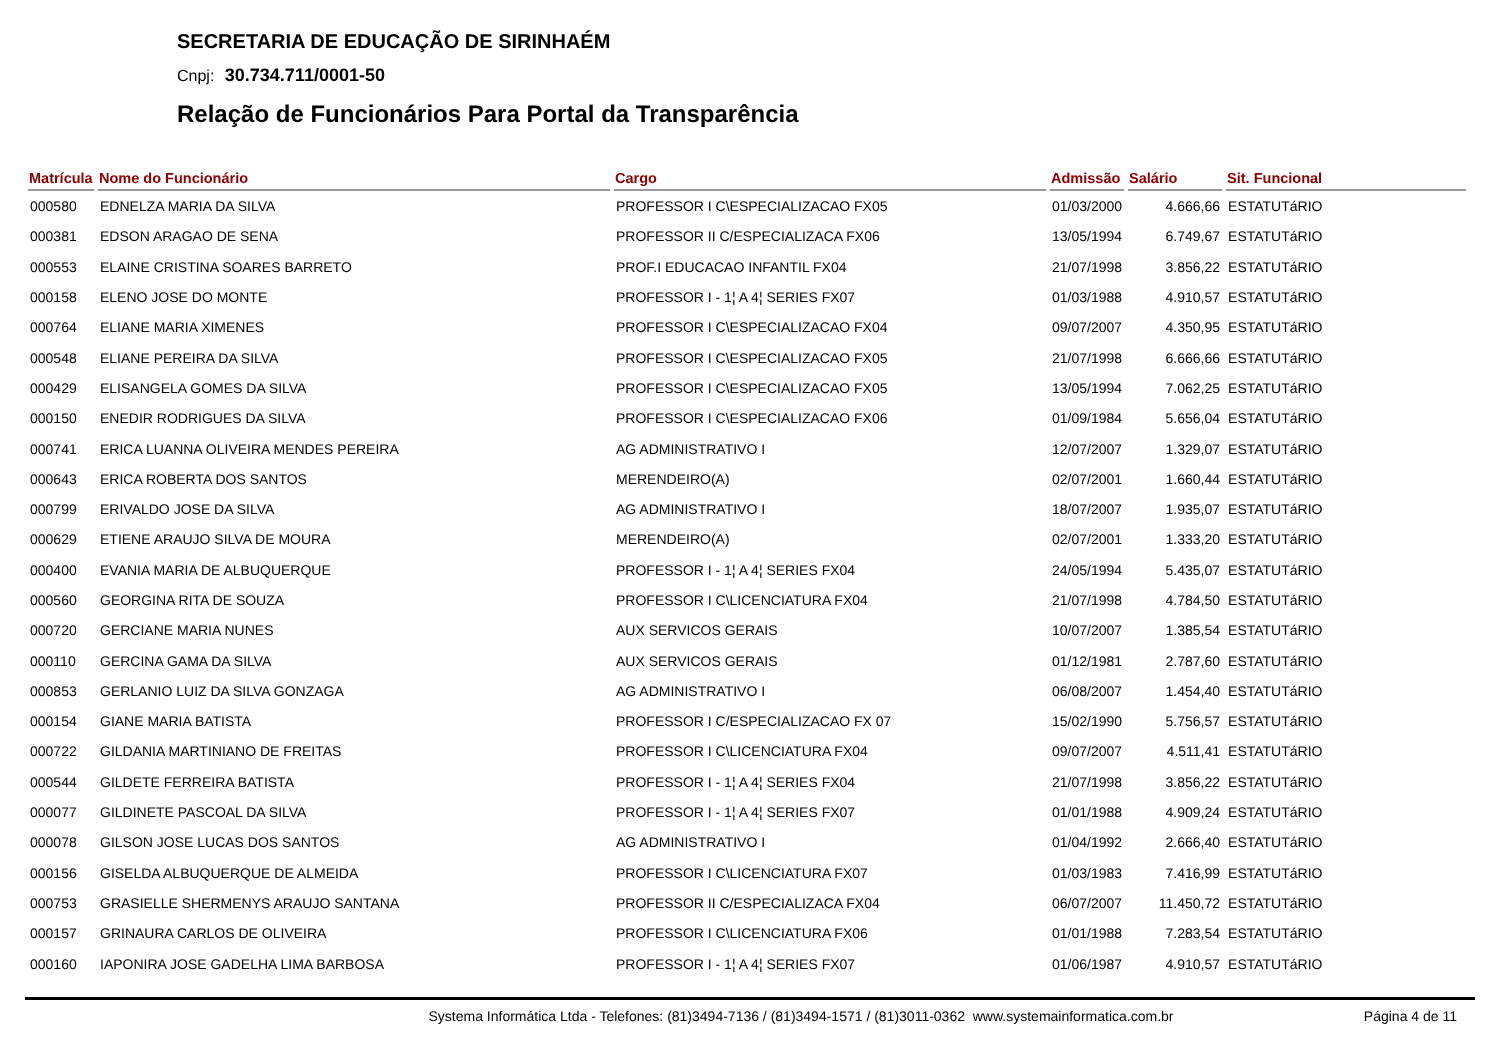SECRETARIA DE EDUCAÇÃO DE SIRINHAÉM
Cnpj: 30.734.711/0001-50
Relação de Funcionários Para Portal da Transparência
| Matrícula | Nome do Funcionário | Cargo | Admissão | Salário | Sit. Funcional |
| --- | --- | --- | --- | --- | --- |
| 000580 | EDNELZA MARIA DA SILVA | PROFESSOR I C\ESPECIALIZACAO FX05 | 01/03/2000 | 4.666,66 | ESTATUTáRIO |
| 000381 | EDSON ARAGAO DE SENA | PROFESSOR II C/ESPECIALIZACA FX06 | 13/05/1994 | 6.749,67 | ESTATUTáRIO |
| 000553 | ELAINE CRISTINA SOARES BARRETO | PROF.I EDUCACAO INFANTIL FX04 | 21/07/1998 | 3.856,22 | ESTATUTáRIO |
| 000158 | ELENO JOSE DO MONTE | PROFESSOR I - 1¦ A 4¦ SERIES FX07 | 01/03/1988 | 4.910,57 | ESTATUTáRIO |
| 000764 | ELIANE MARIA XIMENES | PROFESSOR I C\ESPECIALIZACAO FX04 | 09/07/2007 | 4.350,95 | ESTATUTáRIO |
| 000548 | ELIANE PEREIRA DA SILVA | PROFESSOR I C\ESPECIALIZACAO FX05 | 21/07/1998 | 6.666,66 | ESTATUTáRIO |
| 000429 | ELISANGELA GOMES DA SILVA | PROFESSOR I C\ESPECIALIZACAO FX05 | 13/05/1994 | 7.062,25 | ESTATUTáRIO |
| 000150 | ENEDIR RODRIGUES DA SILVA | PROFESSOR I C\ESPECIALIZACAO FX06 | 01/09/1984 | 5.656,04 | ESTATUTáRIO |
| 000741 | ERICA LUANNA OLIVEIRA MENDES PEREIRA | AG ADMINISTRATIVO I | 12/07/2007 | 1.329,07 | ESTATUTáRIO |
| 000643 | ERICA ROBERTA DOS SANTOS | MERENDEIRO(A) | 02/07/2001 | 1.660,44 | ESTATUTáRIO |
| 000799 | ERIVALDO JOSE DA SILVA | AG ADMINISTRATIVO I | 18/07/2007 | 1.935,07 | ESTATUTáRIO |
| 000629 | ETIENE ARAUJO SILVA DE MOURA | MERENDEIRO(A) | 02/07/2001 | 1.333,20 | ESTATUTáRIO |
| 000400 | EVANIA MARIA DE ALBUQUERQUE | PROFESSOR I - 1¦ A 4¦ SERIES FX04 | 24/05/1994 | 5.435,07 | ESTATUTáRIO |
| 000560 | GEORGINA RITA DE SOUZA | PROFESSOR I C\LICENCIATURA FX04 | 21/07/1998 | 4.784,50 | ESTATUTáRIO |
| 000720 | GERCIANE MARIA NUNES | AUX SERVICOS GERAIS | 10/07/2007 | 1.385,54 | ESTATUTáRIO |
| 000110 | GERCINA GAMA DA SILVA | AUX SERVICOS GERAIS | 01/12/1981 | 2.787,60 | ESTATUTáRIO |
| 000853 | GERLANIO LUIZ DA SILVA GONZAGA | AG ADMINISTRATIVO I | 06/08/2007 | 1.454,40 | ESTATUTáRIO |
| 000154 | GIANE MARIA BATISTA | PROFESSOR I C/ESPECIALIZACAO FX 07 | 15/02/1990 | 5.756,57 | ESTATUTáRIO |
| 000722 | GILDANIA MARTINIANO DE FREITAS | PROFESSOR I C\LICENCIATURA FX04 | 09/07/2007 | 4.511,41 | ESTATUTáRIO |
| 000544 | GILDETE FERREIRA BATISTA | PROFESSOR I - 1¦ A 4¦ SERIES FX04 | 21/07/1998 | 3.856,22 | ESTATUTáRIO |
| 000077 | GILDINETE PASCOAL DA SILVA | PROFESSOR I - 1¦ A 4¦ SERIES FX07 | 01/01/1988 | 4.909,24 | ESTATUTáRIO |
| 000078 | GILSON JOSE LUCAS DOS SANTOS | AG ADMINISTRATIVO I | 01/04/1992 | 2.666,40 | ESTATUTáRIO |
| 000156 | GISELDA ALBUQUERQUE DE ALMEIDA | PROFESSOR I C\LICENCIATURA FX07 | 01/03/1983 | 7.416,99 | ESTATUTáRIO |
| 000753 | GRASIELLE SHERMENYS ARAUJO SANTANA | PROFESSOR II C/ESPECIALIZACA FX04 | 06/07/2007 | 11.450,72 | ESTATUTáRIO |
| 000157 | GRINAURA CARLOS DE OLIVEIRA | PROFESSOR I C\LICENCIATURA FX06 | 01/01/1988 | 7.283,54 | ESTATUTáRIO |
| 000160 | IAPONIRA JOSE GADELHA LIMA BARBOSA | PROFESSOR I - 1¦ A 4¦ SERIES FX07 | 01/06/1987 | 4.910,57 | ESTATUTáRIO |
Systema Informática Ltda - Telefones: (81)3494-7136 / (81)3494-1571 / (81)3011-0362 www.systemainformatica.com.br
Página 4 de 11